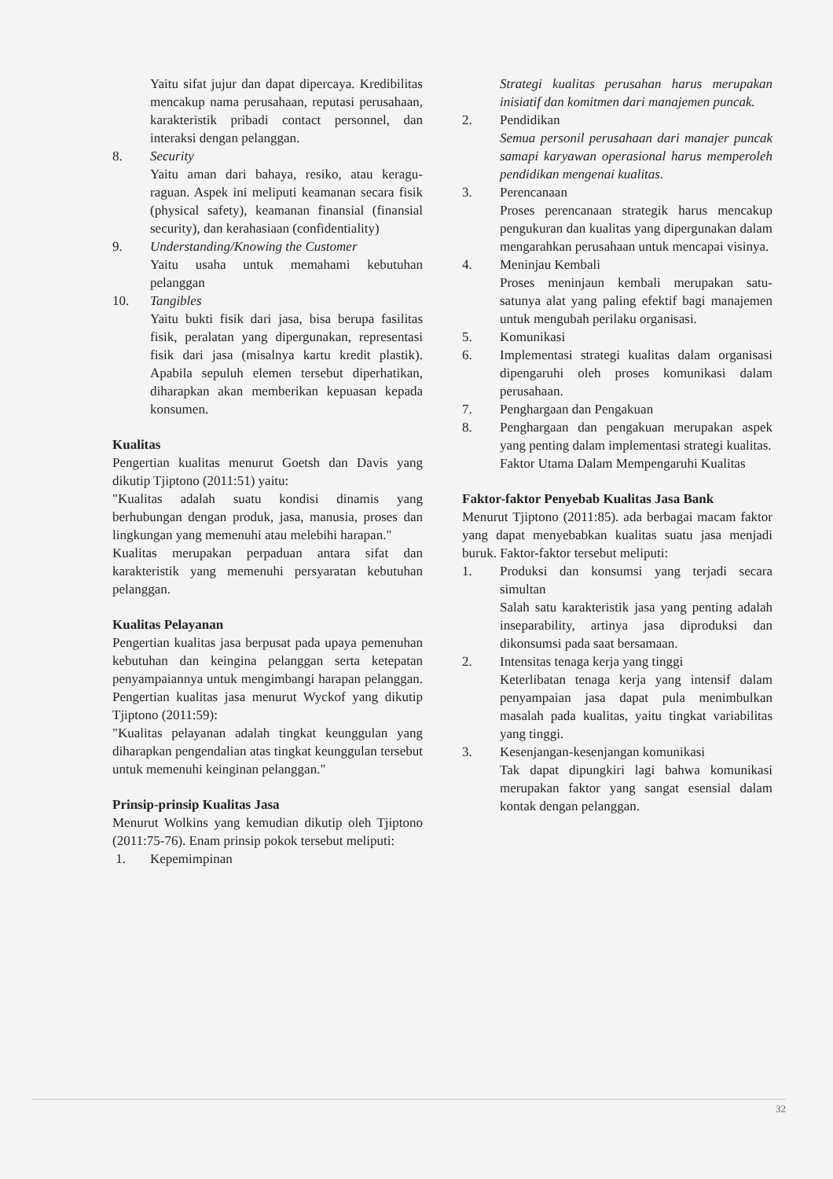Yaitu sifat jujur dan dapat dipercaya. Kredibilitas mencakup nama perusahaan, reputasi perusahaan, karakteristik pribadi contact personnel, dan interaksi dengan pelanggan.
8. Security
Yaitu aman dari bahaya, resiko, atau keragu-raguan. Aspek ini meliputi keamanan secara fisik (physical safety), keamanan finansial (finansial security), dan kerahasiaan (confidentiality)
9. Understanding/Knowing the Customer
Yaitu usaha untuk memahami kebutuhan pelanggan
10. Tangibles
Yaitu bukti fisik dari jasa, bisa berupa fasilitas fisik, peralatan yang dipergunakan, representasi fisik dari jasa (misalnya kartu kredit plastik). Apabila sepuluh elemen tersebut diperhatikan, diharapkan akan memberikan kepuasan kepada konsumen.
Kualitas
Pengertian kualitas menurut Goetsh dan Davis yang dikutip Tjiptono (2011:51) yaitu:
"Kualitas adalah suatu kondisi dinamis yang berhubungan dengan produk, jasa, manusia, proses dan lingkungan yang memenuhi atau melebihi harapan."
Kualitas merupakan perpaduan antara sifat dan karakteristik yang memenuhi persyaratan kebutuhan pelanggan.
Kualitas Pelayanan
Pengertian kualitas jasa berpusat pada upaya pemenuhan kebutuhan dan keingina pelanggan serta ketepatan penyampaiannya untuk mengimbangi harapan pelanggan. Pengertian kualitas jasa menurut Wyckof yang dikutip Tjiptono (2011:59):
"Kualitas pelayanan adalah tingkat keunggulan yang diharapkan pengendalian atas tingkat keunggulan tersebut untuk memenuhi keinginan pelanggan."
Prinsip-prinsip Kualitas Jasa
Menurut Wolkins yang kemudian dikutip oleh Tjiptono (2011:75-76). Enam prinsip pokok tersebut meliputi:
1. Kepemimpinan
Strategi kualitas perusahan harus merupakan inisiatif dan komitmen dari manajemen puncak.
2. Pendidikan
Semua personil perusahaan dari manajer puncak samapi karyawan operasional harus memperoleh pendidikan mengenai kualitas.
3. Perencanaan
Proses perencanaan strategik harus mencakup pengukuran dan kualitas yang dipergunakan dalam mengarahkan perusahaan untuk mencapai visinya.
4. Meninjau Kembali
Proses meninjaun kembali merupakan satu-satunya alat yang paling efektif bagi manajemen untuk mengubah perilaku organisasi.
5. Komunikasi
6. Implementasi strategi kualitas dalam organisasi dipengaruhi oleh proses komunikasi dalam perusahaan.
7. Penghargaan dan Pengakuan
8. Penghargaan dan pengakuan merupakan aspek yang penting dalam implementasi strategi kualitas.
Faktor Utama Dalam Mempengaruhi Kualitas
Faktor-faktor Penyebab Kualitas Jasa Bank
Menurut Tjiptono (2011:85). ada berbagai macam faktor yang dapat menyebabkan kualitas suatu jasa menjadi buruk. Faktor-faktor tersebut meliputi:
1. Produksi dan konsumsi yang terjadi secara simultan
Salah satu karakteristik jasa yang penting adalah inseparability, artinya jasa diproduksi dan dikonsumsi pada saat bersamaan.
2. Intensitas tenaga kerja yang tinggi
Keterlibatan tenaga kerja yang intensif dalam penyampaian jasa dapat pula menimbulkan masalah pada kualitas, yaitu tingkat variabilitas yang tinggi.
3. Kesenjangan-kesenjangan komunikasi
Tak dapat dipungkiri lagi bahwa komunikasi merupakan faktor yang sangat esensial dalam kontak dengan pelanggan.
32